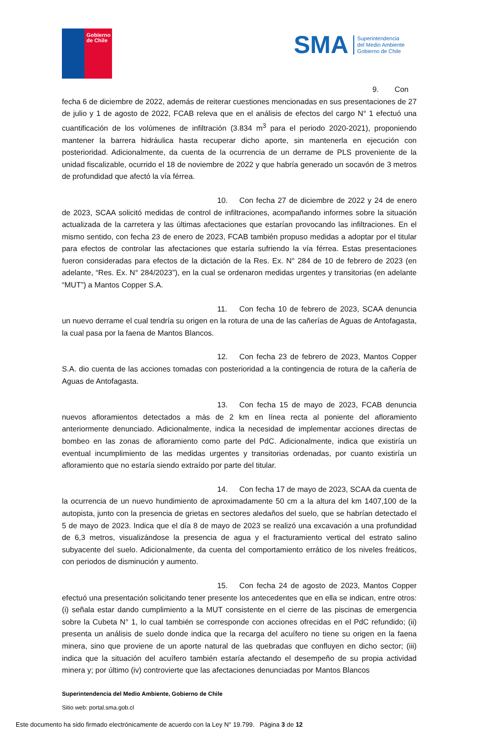Gobierno
de Chile
SMA
Superintendencia
del Medio Ambiente
Gobierno de Chile
9. Con fecha 6 de diciembre de 2022, además de reiterar cuestiones mencionadas en sus presentaciones de 27 de julio y 1 de agosto de 2022, FCAB releva que en el análisis de efectos del cargo N° 1 efectuó una cuantificación de los volúmenes de infiltración (3.834 m<sup>3</sup> para el periodo 2020-2021), proponiendo mantener la barrera hidráulica hasta recuperar dicho aporte, sin mantenerla en ejecución con posterioridad. Adicionalmente, da cuenta de la ocurrencia de un derrame de PLS proveniente de la unidad fiscalizable, ocurrido el 18 de noviembre de 2022 y que habría generado un socavón de 3 metros de profundidad que afectó la vía férrea.
10. Con fecha 27 de diciembre de 2022 y 24 de enero de 2023, SCAA solicitó medidas de control de infiltraciones, acompañando informes sobre la situación actualizada de la carretera y las últimas afectaciones que estarían provocando las infiltraciones. En el mismo sentido, con fecha 23 de enero de 2023, FCAB también propuso medidas a adoptar por el titular para efectos de controlar las afectaciones que estaría sufriendo la vía férrea. Estas presentaciones fueron consideradas para efectos de la dictación de la Res. Ex. N° 284 de 10 de febrero de 2023 (en adelante, “Res. Ex. N° 284/2023”), en la cual se ordenaron medidas urgentes y transitorias (en adelante “MUT”) a Mantos Copper S.A.
11. Con fecha 10 de febrero de 2023, SCAA denuncia un nuevo derrame el cual tendría su origen en la rotura de una de las cañerías de Aguas de Antofagasta, la cual pasa por la faena de Mantos Blancos.
12. Con fecha 23 de febrero de 2023, Mantos Copper S.A. dio cuenta de las acciones tomadas con posterioridad a la contingencia de rotura de la cañería de Aguas de Antofagasta.
13. Con fecha 15 de mayo de 2023, FCAB denuncia nuevos afloramientos detectados a más de 2 km en línea recta al poniente del afloramiento anteriormente denunciado. Adicionalmente, indica la necesidad de implementar acciones directas de bombeo en las zonas de afloramiento como parte del PdC. Adicionalmente, indica que existiría un eventual incumplimiento de las medidas urgentes y transitorias ordenadas, por cuanto existiría un afloramiento que no estaría siendo extraído por parte del titular.
14. Con fecha 17 de mayo de 2023, SCAA da cuenta de la ocurrencia de un nuevo hundimiento de aproximadamente 50 cm a la altura del km 1407,100 de la autopista, junto con la presencia de grietas en sectores aledaños del suelo, que se habrían detectado el 5 de mayo de 2023. Indica que el día 8 de mayo de 2023 se realizó una excavación a una profundidad de 6,3 metros, visualizándose la presencia de agua y el fracturamiento vertical del estrato salino subyacente del suelo. Adicionalmente, da cuenta del comportamiento errático de los niveles freáticos, con periodos de disminución y aumento.
15. Con fecha 24 de agosto de 2023, Mantos Copper efectuó una presentación solicitando tener presente los antecedentes que en ella se indican, entre otros: (i) señala estar dando cumplimiento a la MUT consistente en el cierre de las piscinas de emergencia sobre la Cubeta N° 1, lo cual también se corresponde con acciones ofrecidas en el PdC refundido; (ii) presenta un análisis de suelo donde indica que la recarga del acuífero no tiene su origen en la faena minera, sino que proviene de un aporte natural de las quebradas que confluyen en dicho sector; (iii) indica que la situación del acuífero también estaría afectando el desempeño de su propia actividad minera y; por último (iv) controvierte que las afectaciones denunciadas por Mantos Blancos
Superintendencia del Medio Ambiente, Gobierno de Chile
Sitio web: portal.sma.gob.cl
Este documento ha sido firmado electrónicamente de acuerdo con la Ley N° 19.799. Página 3 de 12